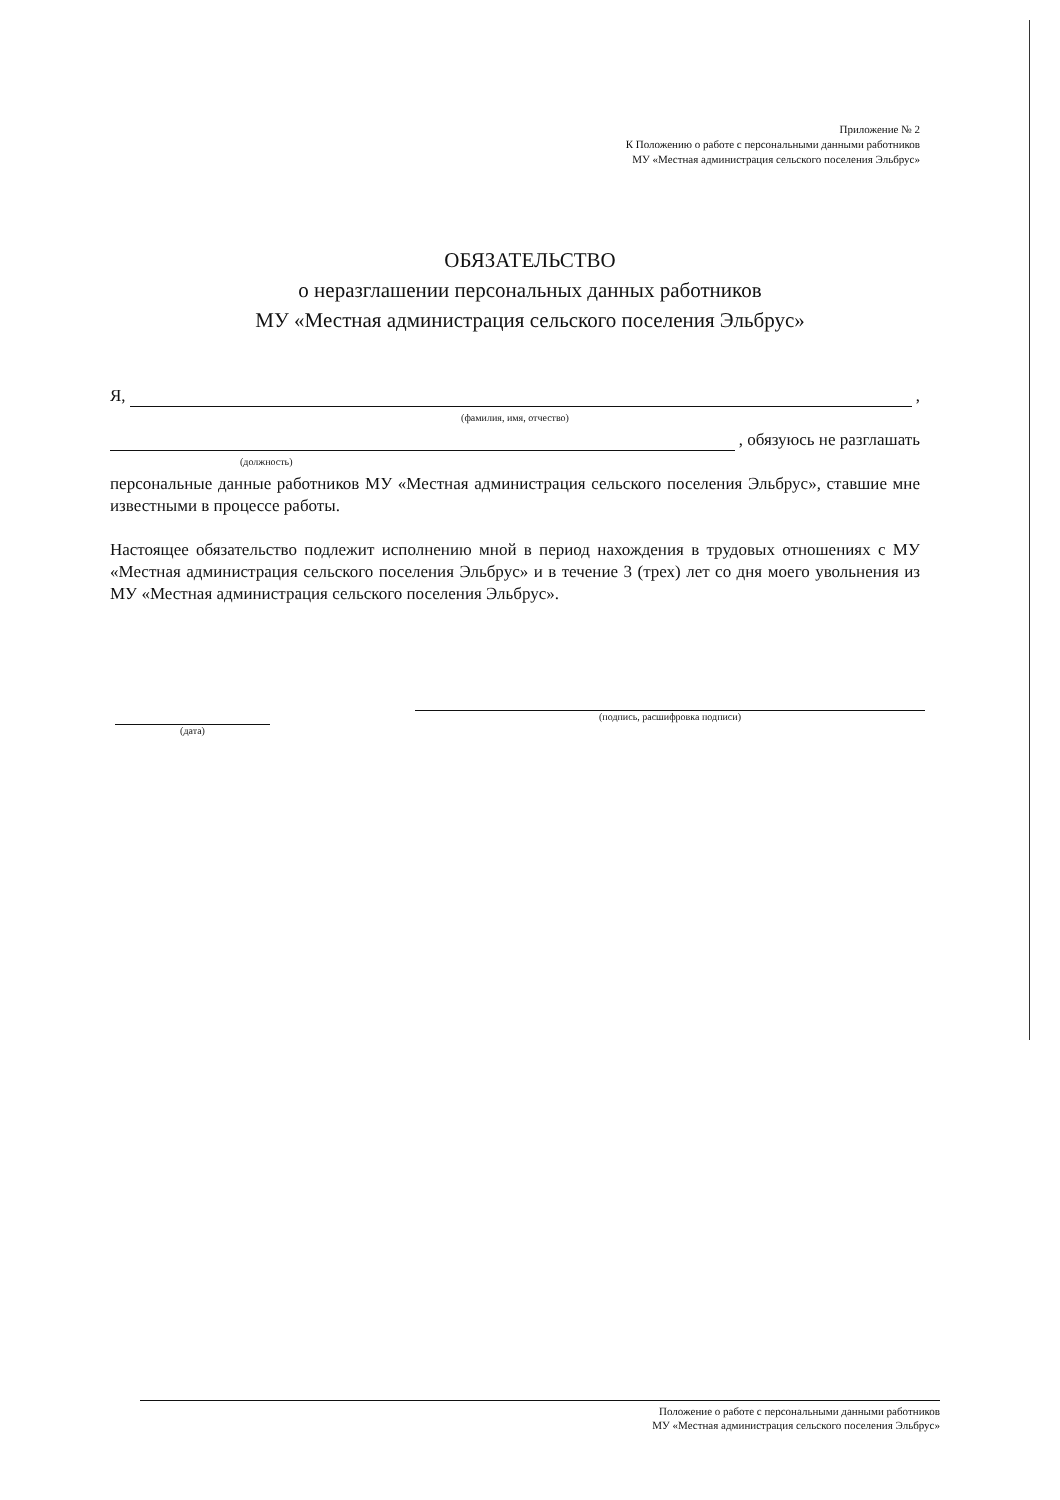Приложение № 2
К Положению о работе с персональными данными работников
МУ «Местная администрация сельского поселения Эльбрус»
ОБЯЗАТЕЛЬСТВО
о неразглашении персональных данных работников
МУ «Местная администрация сельского поселения Эльбрус»
Я, ,
(фамилия, имя, отчество)
, обязуюсь не разглашать
(должность)
персональные данные работников МУ «Местная администрация сельского поселения Эльбрус», ставшие мне известными в процессе работы.
Настоящее обязательство подлежит исполнению мной в период нахождения в трудовых отношениях с МУ «Местная администрация сельского поселения Эльбрус» и в течение 3 (трех) лет со дня моего увольнения из МУ «Местная администрация сельского поселения Эльбрус».
(дата)
(подпись, расшифровка подписи)
Положение о работе с персональными данными работников
МУ «Местная администрация сельского поселения Эльбрус»